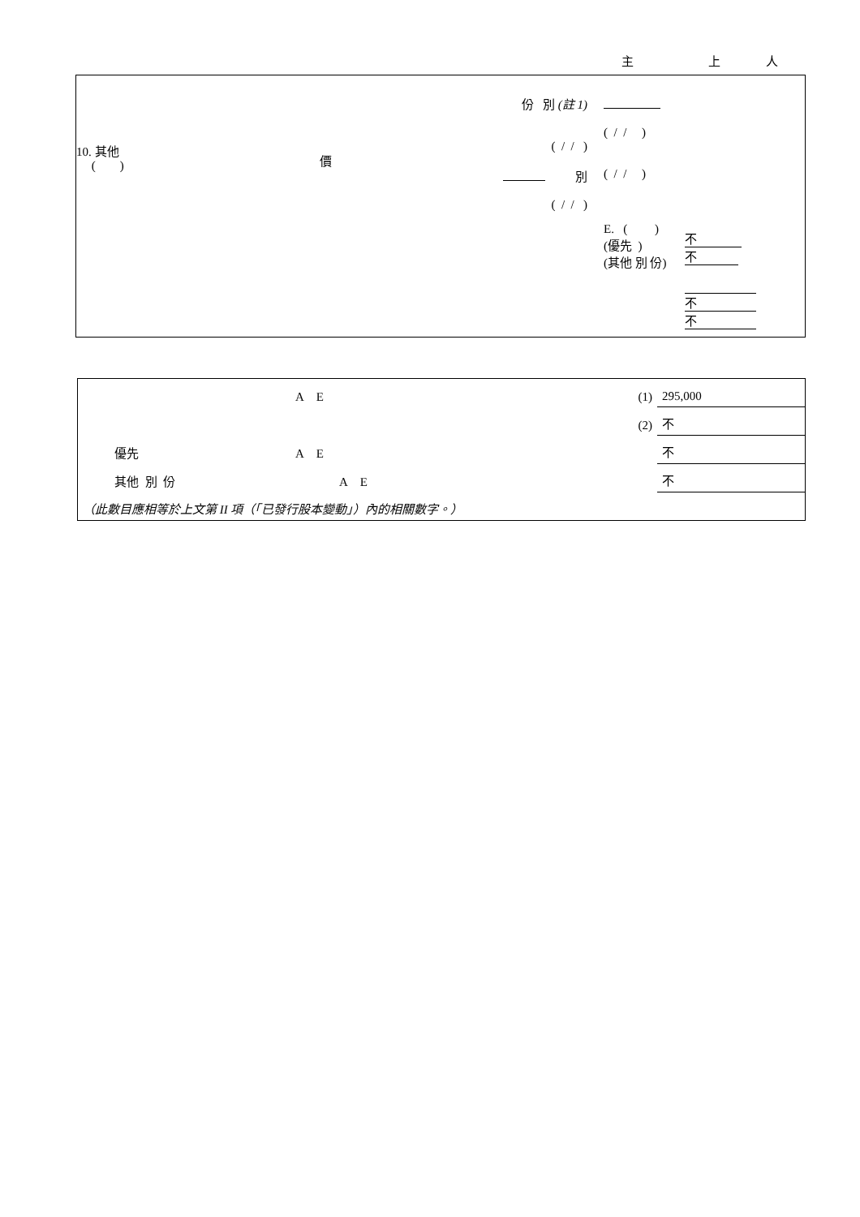主 上 人
10. 其他
( )
價
份 別 (註 1)
( / / )
別
( / / )
( / / )
( / / )
E. ( )
(優先 )
(其他 別 份)
不 不
不
不
| | A E | (1) | 295,000 |
| | | (2) | 不 |
| 優先 | A E | | 不 |
| 其他 別 份 | A E | | 不 |
| （此數目應相等於上文第 II 項（「已發行股本變動」）內的相關數字。） | | | |